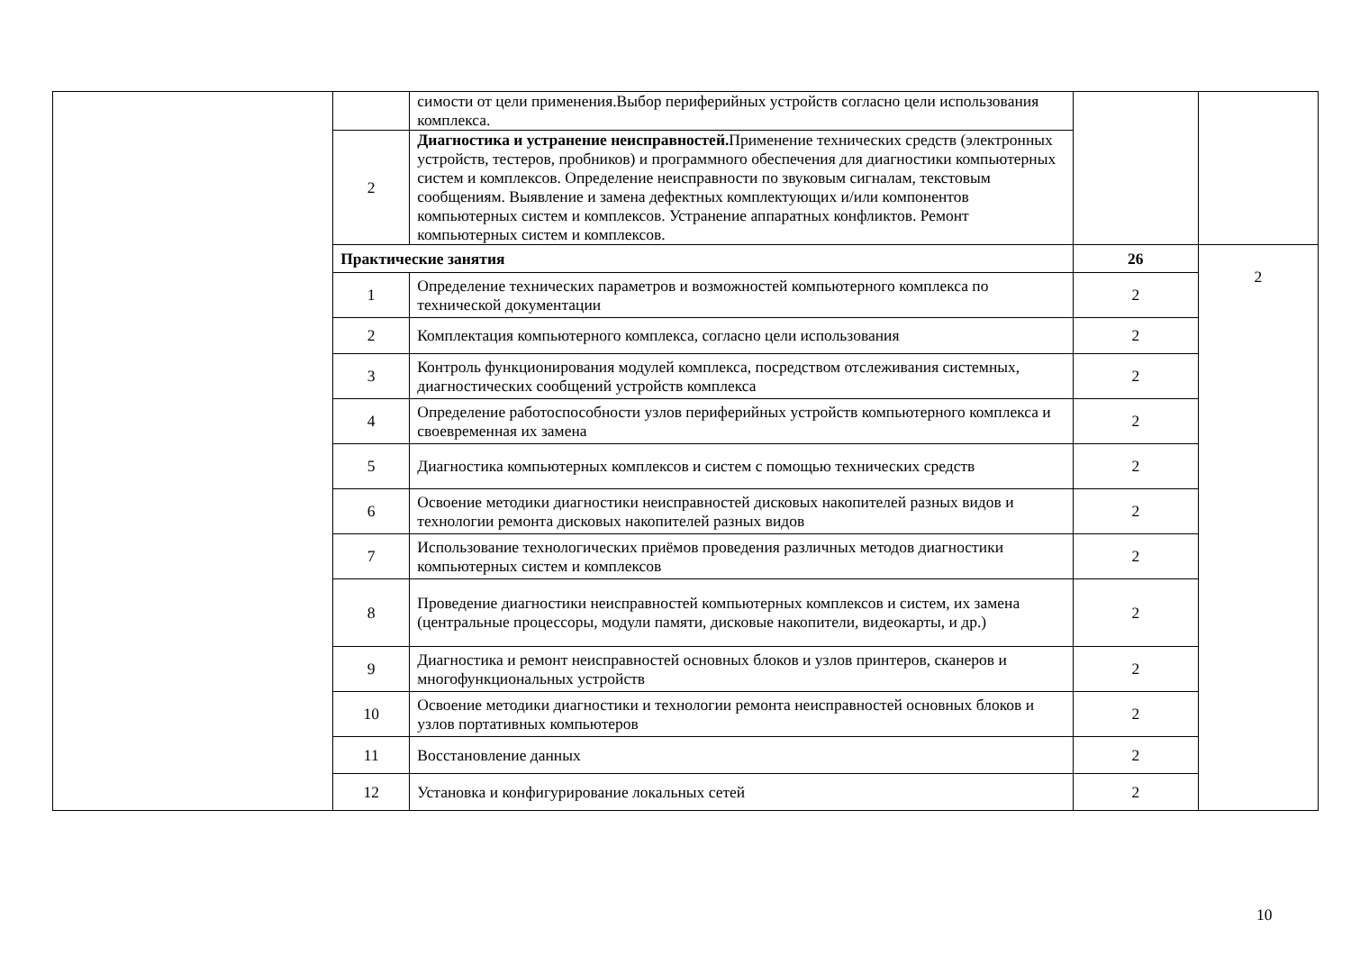| | | симости от цели применения.Выбор периферийных устройств согласно цели использования комплекса. | | |
| | 2 | Диагностика и устранение неисправностей. Применение технических средств (электронных устройств, тестеров, пробников) и программного обеспечения для диагностики компьютерных систем и комплексов. Определение неисправности по звуковым сигналам, текстовым сообщениям. Выявление и замена дефектных комплектующих и/или компонентов компьютерных систем и комплексов. Устранение аппаратных конфликтов. Ремонт компьютерных систем и комплексов. | | |
| | Практические занятия | | 26 | 2 |
| | 1 | Определение технических параметров и возможностей компьютерного комплекса по технической документации | 2 | |
| | 2 | Комплектация компьютерного комплекса, согласно цели использования | 2 | |
| | 3 | Контроль функционирования модулей комплекса, посредством отслеживания системных, диагностических сообщений устройств комплекса | 2 | |
| | 4 | Определение работоспособности узлов периферийных устройств компьютерного комплекса и своевременная их замена | 2 | |
| | 5 | Диагностика компьютерных комплексов и систем с помощью технических средств | 2 | |
| | 6 | Освоение методики диагностики неисправностей дисковых накопителей разных видов и технологии ремонта дисковых накопителей разных видов | 2 | |
| | 7 | Использование технологических приёмов проведения различных методов диагностики компьютерных систем и комплексов | 2 | |
| | 8 | Проведение диагностики неисправностей компьютерных комплексов и систем, их замена (центральные процессоры, модули памяти, дисковые накопители, видеокарты, и др.) | 2 | |
| | 9 | Диагностика и ремонт неисправностей основных блоков и узлов принтеров, сканеров и многофункциональных устройств | 2 | |
| | 10 | Освоение методики диагностики и технологии ремонта неисправностей основных блоков и узлов портативных компьютеров | 2 | |
| | 11 | Восстановление данных | 2 | |
| | 12 | Установка и конфигурирование локальных сетей | 2 | |
10